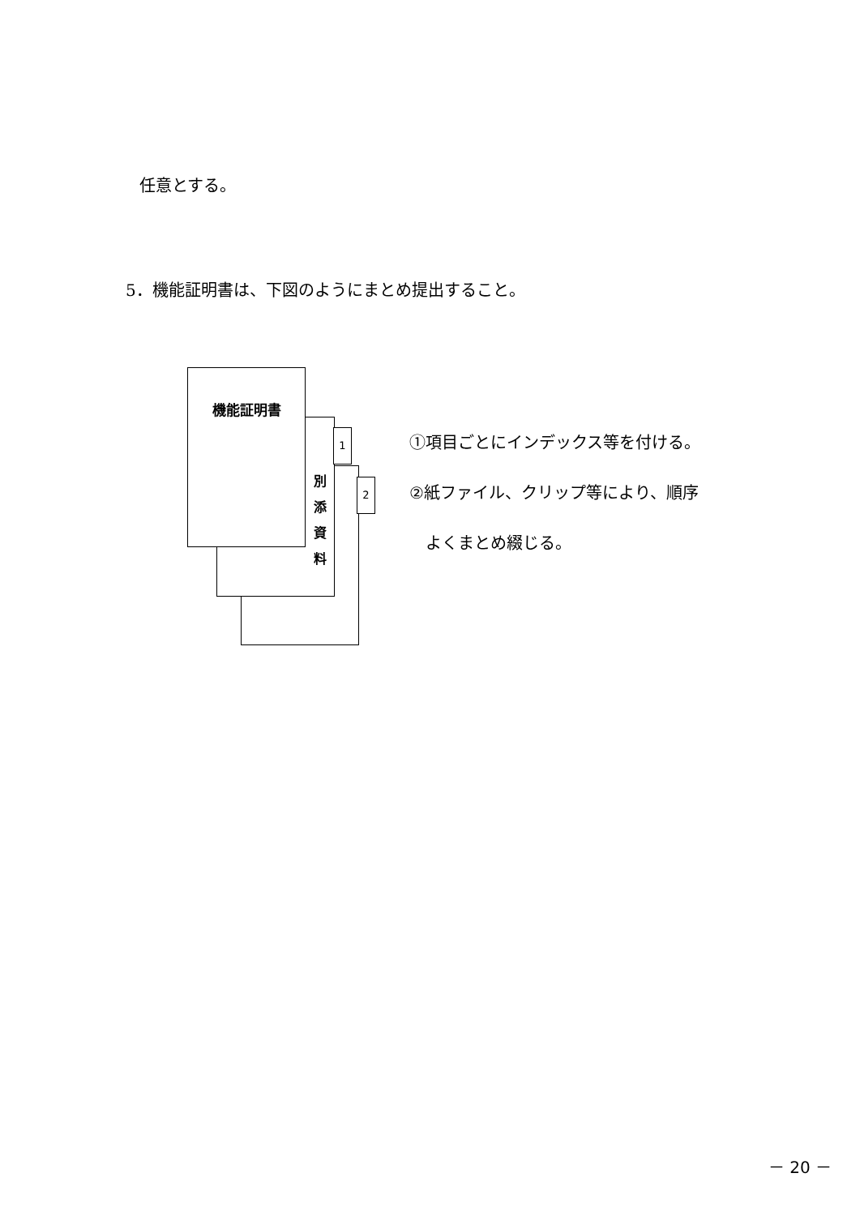任意とする。
5．機能証明書は、下図のようにまとめ提出すること。
2
1
別
添
資
料
機能証明書
①項目ごとにインデックス等を付ける。
②紙ファイル、クリップ等により、順序
　よくまとめ綴じる。
－ 20 －